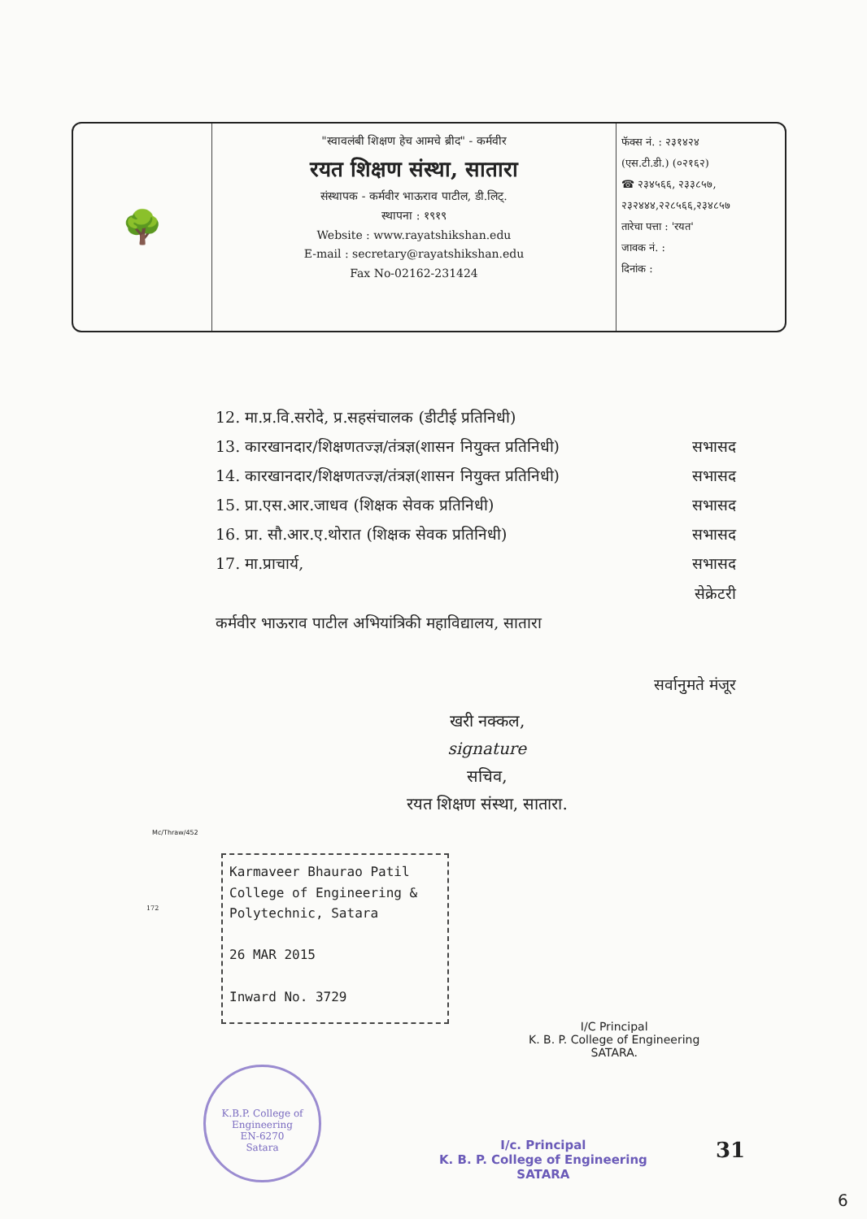🌳
"स्वावलंबी शिक्षण हेच आमचे ब्रीद" - कर्मवीर
रयत शिक्षण संस्था, सातारा
संस्थापक - कर्मवीर भाऊराव पाटील, डी.लिट्.
स्थापना : १९१९
Website : www.rayatshikshan.edu
E-mail : secretary@rayatshikshan.edu
Fax No-02162-231424
फॅक्स नं. : २३१४२४
(एस.टी.डी.) (०२१६२)
☎ २३४५६६, २३३८५७,
२३२४४४,२२८५६६,२३४८५७
तारेचा पत्ता : 'रयत'
जावक नं. :
दिनांक :
12. मा.प्र.वि.सरोदे, प्र.सहसंचालक (डीटीई प्रतिनिधी)
13. कारखानदार/शिक्षणतज्ज्ञ/तंत्रज्ञ(शासन नियुक्त प्रतिनिधी) सभासद
14. कारखानदार/शिक्षणतज्ज्ञ/तंत्रज्ञ(शासन नियुक्त प्रतिनिधी) सभासद
15. प्रा.एस.आर.जाधव (शिक्षक सेवक प्रतिनिधी) सभासद
16. प्रा. सौ.आर.ए.थोरात (शिक्षक सेवक प्रतिनिधी) सभासद
17. मा.प्राचार्य, सभासद
सेक्रेटरी
कर्मवीर भाऊराव पाटील अभियांत्रिकी महाविद्यालय, सातारा
सर्वानुमते मंजूर
खरी नक्कल,
signature
सचिव,
रयत शिक्षण संस्था, सातारा.
Mc/Thraw/452
172
Karmaveer Bhaurao Patil
College of Engineering &
Polytechnic, Satara
26 MAR 2015
Inward No. 3729
I/C Principal
K. B. P. College of Engineering
SATARA.
K.B.P. College of Engineering
EN-6270
Satara
I/c. Principal
K. B. P. College of Engineering
SATARA
31
6